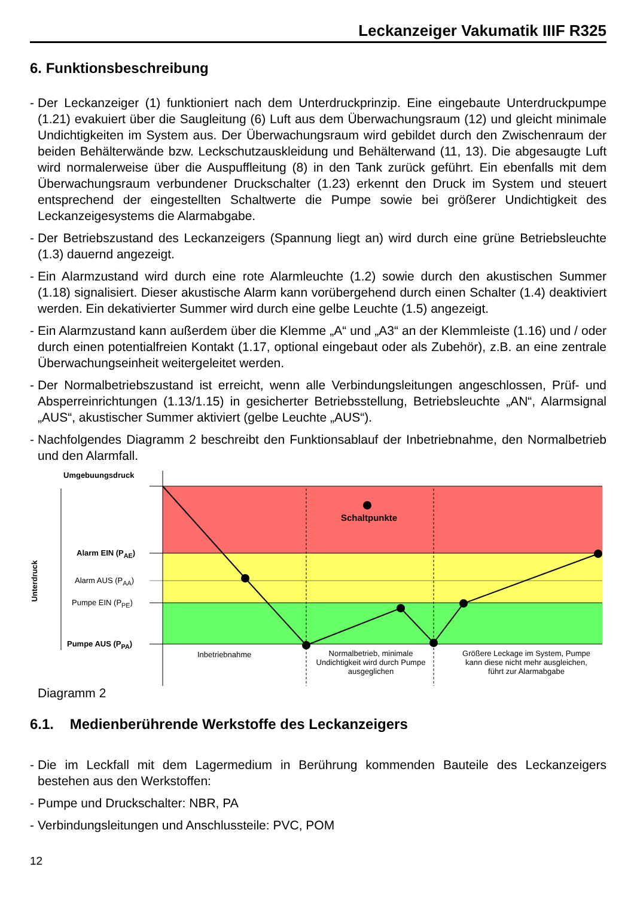Leckanzeiger Vakumatik IIIF R325
6. Funktionsbeschreibung
- Der Leckanzeiger (1) funktioniert nach dem Unterdruckprinzip. Eine eingebaute Unterdruckpumpe (1.21) evakuiert über die Saugleitung (6) Luft aus dem Überwachungsraum (12) und gleicht minimale Undichtigkeiten im System aus. Der Überwachungsraum wird gebildet durch den Zwischenraum der beiden Behälterwände bzw. Leckschutzauskleidung und Behälterwand (11, 13). Die abgesaugte Luft wird normalerweise über die Auspuffleitung (8) in den Tank zurück geführt. Ein ebenfalls mit dem Überwachungsraum verbundener Druckschalter (1.23) erkennt den Druck im System und steuert entsprechend der eingestellten Schaltwerte die Pumpe sowie bei größerer Undichtigkeit des Leckanzeigesystems die Alarmabgabe.
- Der Betriebszustand des Leckanzeigers (Spannung liegt an) wird durch eine grüne Betriebsleuchte (1.3) dauernd angezeigt.
- Ein Alarmzustand wird durch eine rote Alarmleuchte (1.2) sowie durch den akustischen Summer (1.18) signalisiert. Dieser akustische Alarm kann vorübergehend durch einen Schalter (1.4) deaktiviert werden. Ein dekativierter Summer wird durch eine gelbe Leuchte (1.5) angezeigt.
- Ein Alarmzustand kann außerdem über die Klemme „A“ und „A3“ an der Klemmleiste (1.16) und / oder durch einen potentialfreien Kontakt (1.17, optional eingebaut oder als Zubehör), z.B. an eine zentrale Überwachungseinheit weitergeleitet werden.
- Der Normalbetriebszustand ist erreicht, wenn alle Verbindungsleitungen angeschlossen, Prüf- und Absperreinrichtungen (1.13/1.15) in gesicherter Betriebsstellung, Betriebsleuchte „AN“, Alarmsignal „AUS“, akustischer Summer aktiviert (gelbe Leuchte „AUS“).
- Nachfolgendes Diagramm 2 beschreibt den Funktionsablauf der Inbetriebnahme, den Normalbetrieb und den Alarmfall.
Umgebuungsdruck
Schaltpunkte
Alarm EIN (P<sub>AE</sub>)
Alarm AUS (P<sub>AA</sub>)
Pumpe EIN (P<sub>PE</sub>)
Pumpe AUS (P<sub>PA</sub>)
Unterdruck
Inbetriebnahme
Normalbetrieb, minimale Undichtigkeit wird durch Pumpe ausgeglichen
Größere Leckage im System, Pumpe kann diese nicht mehr ausgleichen, führt zur Alarmabgabe
Diagramm 2
6.1. Medienberührende Werkstoffe des Leckanzeigers
- Die im Leckfall mit dem Lagermedium in Berührung kommenden Bauteile des Leckanzeigers bestehen aus den Werkstoffen:
- Pumpe und Druckschalter: NBR, PA
- Verbindungsleitungen und Anschlussteile: PVC, POM
12